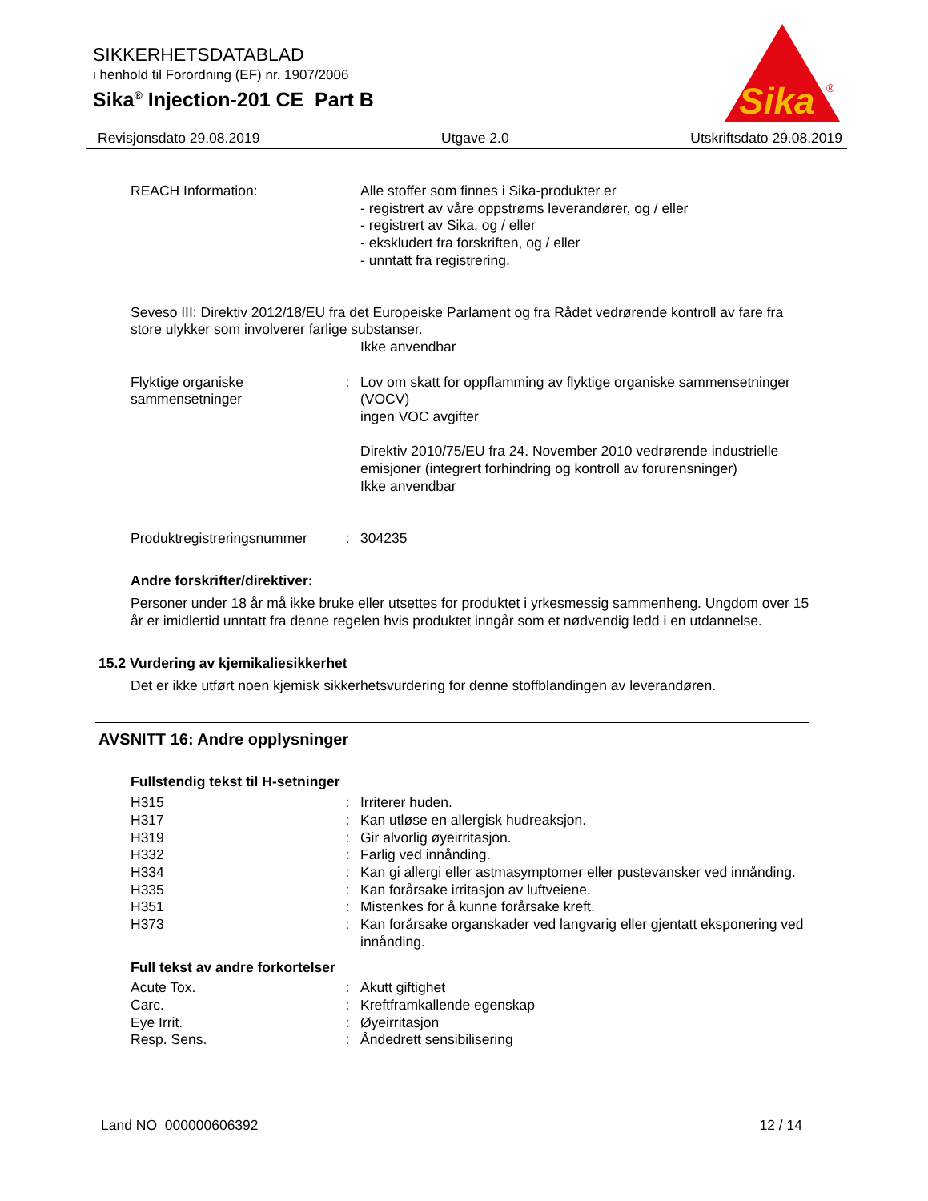SIKKERHETSDATABLAD
i henhold til Forordning (EF) nr. 1907/2006
Sika<sup>®</sup> Injection-201 CE Part B
Sika
®
Revisjonsdato 29.08.2019 Utgave 2.0 Utskriftsdato 29.08.2019
REACH Information: Alle stoffer som finnes i Sika-produkter er
- registrert av våre oppstrøms leverandører, og / eller
- registrert av Sika, og / eller
- ekskludert fra forskriften, og / eller
- unntatt fra registrering.
Seveso III: Direktiv 2012/18/EU fra det Europeiske Parlament og fra Rådet vedrørende kontroll av fare fra store ulykker som involverer farlige substanser.
Ikke anvendbar
Flyktige organiske sammensetninger
: Lov om skatt for oppflamming av flyktige organiske sammensetninger (VOCV)
ingen VOC avgifter
Direktiv 2010/75/EU fra 24. November 2010 vedrørende industrielle emisjoner (integrert forhindring og kontroll av forurensninger)
Ikke anvendbar
Produktregistreringsnummer
: 304235
Andre forskrifter/direktiver:
Personer under 18 år må ikke bruke eller utsettes for produktet i yrkesmessig sammenheng. Ungdom over 15 år er imidlertid unntatt fra denne regelen hvis produktet inngår som et nødvendig ledd i en utdannelse.
15.2 Vurdering av kjemikaliesikkerhet
Det er ikke utført noen kjemisk sikkerhetsvurdering for denne stoffblandingen av leverandøren.
AVSNITT 16: Andre opplysninger
Fullstendig tekst til H-setninger
H315 : Irriterer huden.
H317 : Kan utløse en allergisk hudreaksjon.
H319 : Gir alvorlig øyeirritasjon.
H332 : Farlig ved innånding.
H334 : Kan gi allergi eller astmasymptomer eller pustevansker ved innånding.
H335 : Kan forårsake irritasjon av luftveiene.
H351 : Mistenkes for å kunne forårsake kreft.
H373 : Kan forårsake organskader ved langvarig eller gjentatt eksponering ved innånding.
Full tekst av andre forkortelser
Acute Tox. : Akutt giftighet
Carc. : Kreftframkallende egenskap
Eye Irrit. : Øyeirritasjon
Resp. Sens. : Åndedrett sensibilisering
Land NO 000000606392 12 / 14